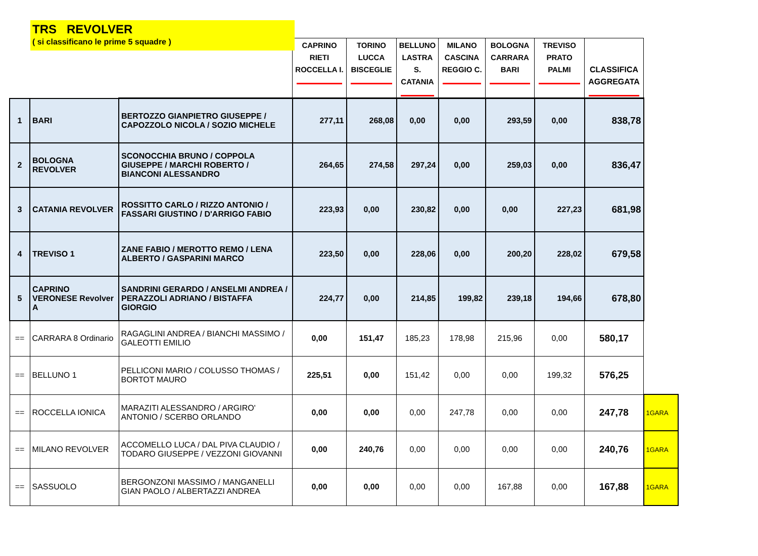TRS REVOLVER
( si classificano le prime 5 squadre )
| | | | CAPRINO RIETI ROCCELLA I. | TORINO LUCCA BISCEGLIE | BELLUNO LASTRA S. CATANIA | MILANO CASCINA REGGIO C. | BOLOGNA CARRARA BARI | TREVISO PRATO PALMI | CLASSIFICA AGGREGATA | |
| --- | --- | --- | --- | --- | --- | --- | --- | --- | --- | --- |
| 1 | BARI | BERTOZZO GIANPIETRO GIUSEPPE / CAPOZZOLO NICOLA / SOZIO MICHELE | 277,11 | 268,08 | 0,00 | 0,00 | 293,59 | 0,00 | 838,78 | |
| 2 | BOLOGNA REVOLVER | SCONOCCHIA BRUNO / COPPOLA GIUSEPPE / MARCHI ROBERTO / BIANCONI ALESSANDRO | 264,65 | 274,58 | 297,24 | 0,00 | 259,03 | 0,00 | 836,47 | |
| 3 | CATANIA REVOLVER | ROSSITTO CARLO / RIZZO ANTONIO / FASSARI GIUSTINO / D'ARRIGO FABIO | 223,93 | 0,00 | 230,82 | 0,00 | 0,00 | 227,23 | 681,98 | |
| 4 | TREVISO 1 | ZANE FABIO / MEROTTO REMO / LENA ALBERTO / GASPARINI MARCO | 223,50 | 0,00 | 228,06 | 0,00 | 200,20 | 228,02 | 679,58 | |
| 5 | CAPRINO VERONESE Revolver A | SANDRINI GERARDO / ANSELMI ANDREA / PERAZZOLI ADRIANO / BISTAFFA GIORGIO | 224,77 | 0,00 | 214,85 | 199,82 | 239,18 | 194,66 | 678,80 | |
| == | CARRARA 8 Ordinario | RAGAGLINI ANDREA / BIANCHI MASSIMO / GALEOTTI EMILIO | 0,00 | 151,47 | 185,23 | 178,98 | 215,96 | 0,00 | 580,17 | |
| == | BELLUNO 1 | PELLICONI MARIO / COLUSSO THOMAS / BORTOT MAURO | 225,51 | 0,00 | 151,42 | 0,00 | 0,00 | 199,32 | 576,25 | |
| == | ROCCELLA IONICA | MARAZITI ALESSANDRO / ARGIRO' ANTONIO / SCERBO ORLANDO | 0,00 | 0,00 | 0,00 | 247,78 | 0,00 | 0,00 | 247,78 | 1GARA |
| == | MILANO REVOLVER | ACCOMELLO LUCA / DAL PIVA CLAUDIO / TODARO GIUSEPPE / VEZZONI GIOVANNI | 0,00 | 240,76 | 0,00 | 0,00 | 0,00 | 0,00 | 240,76 | 1GARA |
| == | SASSUOLO | BERGONZONI MASSIMO / MANGANELLI GIAN PAOLO / ALBERTAZZI ANDREA | 0,00 | 0,00 | 0,00 | 0,00 | 167,88 | 0,00 | 167,88 | 1GARA |